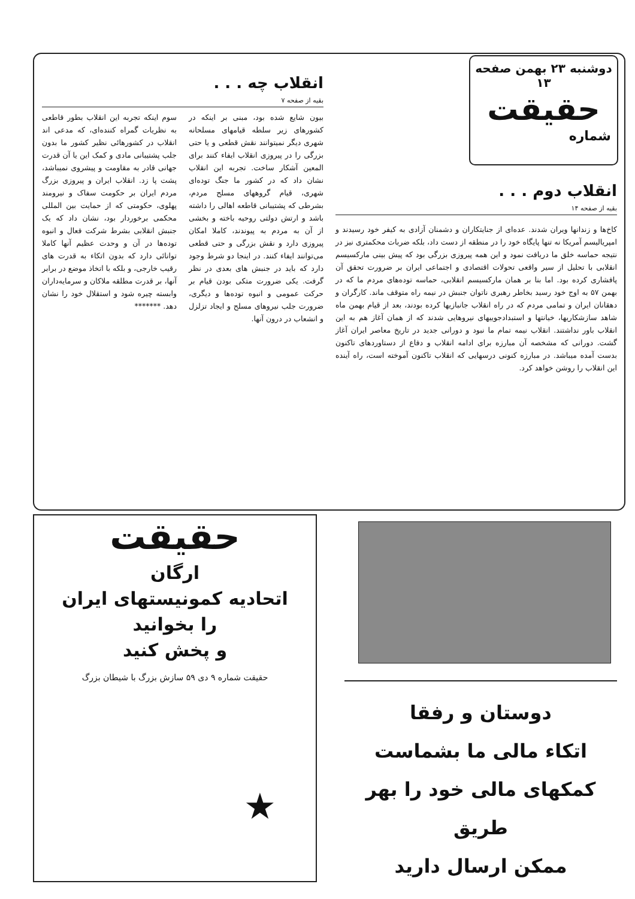دوشنبه ۲۳ بهمن صفحه ۱۳
حقیقت
شماره
انقلاب دوم . . .
بقیه از صفحه ۱۴
کاخ‌ها و زندانها ویران شدند. عده‌ای از جنایتکاران و دشمنان آزادی به کیفر خود رسیدند و امپریالیسم آمریکا نه تنها پایگاه خود را در منطقه از دست داد، بلکه ضربات محکمتری نیز در نتیجه حماسه خلق ما دریافت نمود و این همه پیروزی بزرگی بود که پیش بینی مارکسیسم انقلابی با تحلیل از سیر واقعی تحولات اقتصادی و اجتماعی ایران بر ضرورت تحقق آن پافشاری کرده بود. اما بنا بر همان مارکسیسم انقلابی، حماسه توده‌های مردم ما که در بهمن ۵۷ به اوج خود رسید بخاطر رهبری ناتوان جنبش در نیمه راه متوقف ماند. کارگران و دهقانان ایران و تمامی مردم که در راه انقلاب جانبازیها کرده بودند، بعد از قیام بهمن ماه شاهد سازشکاریها، خیانتها و استبدادجوییهای نیروهایی شدند که از همان آغاز هم به این انقلاب باور نداشتند. انقلاب نیمه تمام ما نبود و دورانی جدید در تاریخ معاصر ایران آغاز گشت. دورانی که مشخصه آن مبارزه برای ادامه انقلاب و دفاع از دستاوردهای تاکنون بدست آمده میباشد. در مبارزه کنونی درسهایی که انقلاب تاکنون آموخته است، راه آینده این انقلاب را روشن خواهد کرد.
انقلاب چه . . .
بقیه از صفحه ۷
بیون شایع شده بود، مبنی بر اینکه در کشورهای زیر سلطه قیامهای مسلحانه شهری دیگر نمیتوانند نقش قطعی و یا حتی بزرگی را در پیروزی انقلاب ایفاء کنند برای المعین آشکار ساخت. تجربه این انقلاب نشان داد که در کشور ما جنگ توده‌ای شهری، قیام گروههای مسلح مردم، بشرطی که پشتیبانی قاطعه اهالی را داشته باشد و ارتش دولتی روحیه باخته و بخشی از آن به مردم به پیوندند، کاملا امکان پیروزی دارد و نقش بزرگی و حتی قطعی می‌توانند ایفاء کنند. در اینجا دو شرط وجود دارد که باید در جنبش های بعدی در نظر گرفت. یکی ضرورت متکی بودن قیام بر حرکت عمومی و انبوه توده‌ها و دیگری، ضرورت جلب نیروهای مسلح و ایجاد تزلزل و انشعاب در درون آنها.
سوم اینکه تجربه این انقلاب بطور قاطعی به نظریات گمراه کننده‌ای، که مدعی اند انقلاب در کشورهائی نظیر کشور ما بدون جلب پشتیبانی مادی و کمک این یا آن قدرت جهانی قادر به مقاومت و پیشروی نمیباشد، پشت پا زد. انقلاب ایران و پیروزی بزرگ مردم ایران بر حکومت سفاک و نیرومند پهلوی، حکومتی که از حمایت بین المللی محکمی برخوردار بود، نشان داد که یک جنبش انقلابی بشرط شرکت فعال و انبوه توده‌ها در آن و وحدت عظیم آنها کاملا توانائی دارد که بدون اتکاء به قدرت های رقیب خارجی، و بلکه با اتخاذ موضع در برابر آنها، بر قدرت مطلقه ملاکان و سرمایه‌داران وابسته چیره شود و استقلال خود را نشان دهد. *******
حقیقت
ارگان
اتحادیه کمونیستهای ایران
را بخوانید
و پخش کنید
حقیقت شماره ۹ دی ۵۹ سازش بزرگ با شیطان بزرگ
★
دوستان و رفقا
اتکاء مالی ما بشماست
کمکهای مالی خود را بهر طریق
ممکن ارسال دارید